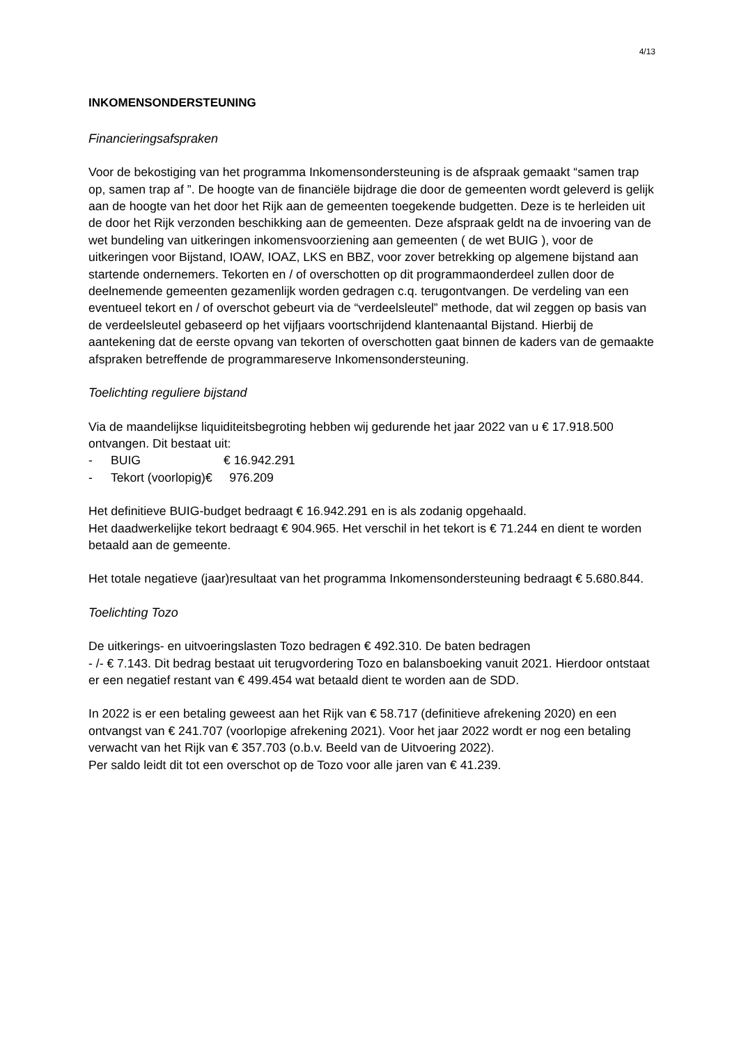4/13
INKOMENSONDERSTEUNING
Financieringsafspraken
Voor de bekostiging van het programma Inkomensondersteuning is de afspraak gemaakt “samen trap op, samen trap af ”. De hoogte van de financiële bijdrage die door de gemeenten wordt geleverd is gelijk aan de hoogte van het door het Rijk aan de gemeenten toegekende budgetten. Deze is te herleiden uit de door het Rijk verzonden beschikking aan de gemeenten. Deze afspraak geldt na de invoering van de wet bundeling van uitkeringen inkomensvoorziening aan gemeenten ( de wet BUIG ), voor de uitkeringen voor Bijstand, IOAW, IOAZ, LKS en BBZ, voor zover betrekking op algemene bijstand aan startende ondernemers. Tekorten en / of overschotten op dit programmaonderdeel zullen door de deelnemende gemeenten gezamenlijk worden gedragen c.q. terugontvangen. De verdeling van een eventueel tekort en / of overschot gebeurt via de “verdeelsleutel” methode, dat wil zeggen op basis van de verdeelsleutel gebaseerd op het vijfjaars voortschrijdend klantenaantal Bijstand. Hierbij de aantekening dat de eerste opvang van tekorten of overschotten gaat binnen de kaders van de gemaakte afspraken betreffende de programmareserve Inkomensondersteuning.
Toelichting reguliere bijstand
Via de maandelijkse liquiditeitsbegroting hebben wij gedurende het jaar 2022 van u € 17.918.500 ontvangen. Dit bestaat uit:
- BUIG € 16.942.291
- Tekort (voorlopig)€ 976.209
Het definitieve BUIG-budget bedraagt € 16.942.291 en is als zodanig opgehaald.
Het daadwerkelijke tekort bedraagt € 904.965. Het verschil in het tekort is € 71.244 en dient te worden betaald aan de gemeente.
Het totale negatieve (jaar)resultaat van het programma Inkomensondersteuning bedraagt € 5.680.844.
Toelichting Tozo
De uitkerings- en uitvoeringslasten Tozo bedragen € 492.310. De baten bedragen
- /- € 7.143. Dit bedrag bestaat uit terugvordering Tozo en balansboeking vanuit 2021. Hierdoor ontstaat er een negatief restant van € 499.454 wat betaald dient te worden aan de SDD.
In 2022 is er een betaling geweest aan het Rijk van € 58.717 (definitieve afrekening 2020) en een ontvangst van € 241.707 (voorlopige afrekening 2021). Voor het jaar 2022 wordt er nog een betaling verwacht van het Rijk van € 357.703 (o.b.v. Beeld van de Uitvoering 2022).
Per saldo leidt dit tot een overschot op de Tozo voor alle jaren van € 41.239.